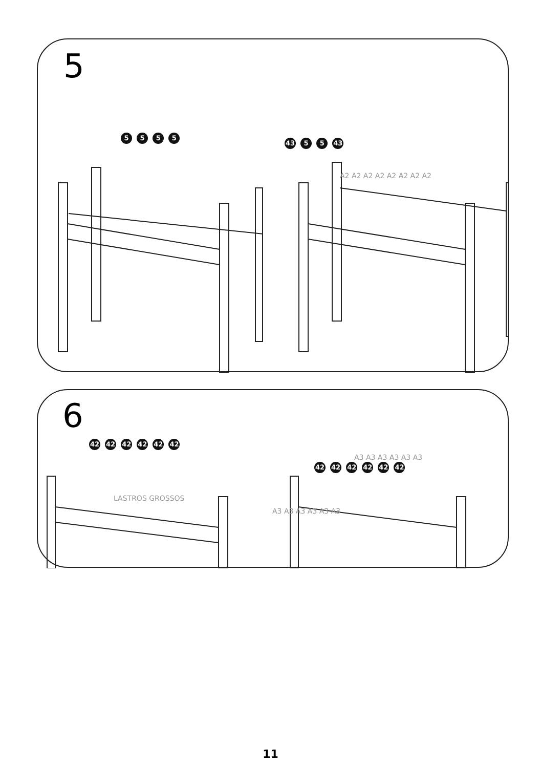5
5 5 5 5
43 5 5 43
A2 A2 A2 A2 A2 A2 A2 A2
6
42 42 42 42 42 42
42 42 42 42 42 42
LASTROS GROSSOS
A3 A3 A3 A3 A3 A3
A3 A3 A3 A3 A3 A3
11